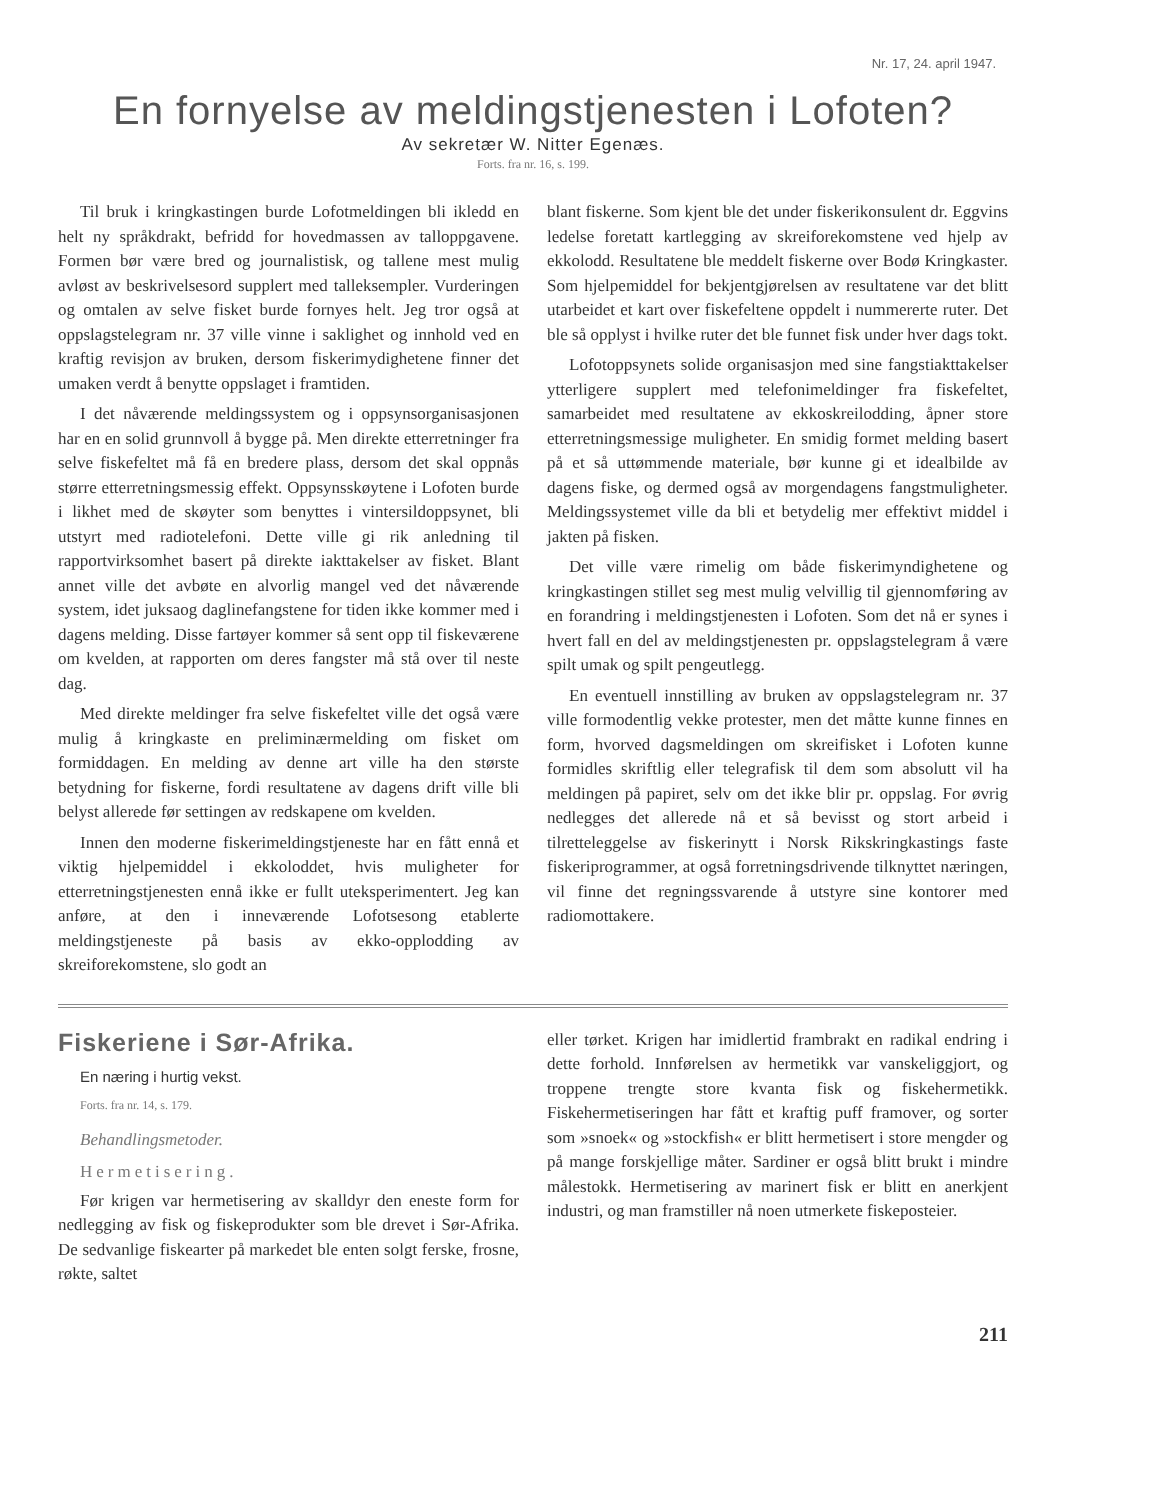Nr. 17, 24. april 1947.
En fornyelse av meldingstjenesten i Lofoten?
Av sekretær W. Nitter Egenæs.
Forts. fra nr. 16, s. 199.
Til bruk i kringkastingen burde Lofotmeldingen bli ikledd en helt ny språkdrakt, befridd for hovedmassen av talloppgavene. Formen bør være bred og journalistisk, og tallene mest mulig avløst av beskrivelsesord supplert med talleksempler. Vurderingen og omtalen av selve fisket burde fornyes helt. Jeg tror også at oppslagstelegram nr. 37 ville vinne i saklighet og innhold ved en kraftig revisjon av bruken, dersom fiskerimydighetene finner det umaken verdt å benytte oppslaget i framtiden.
I det nåværende meldingssystem og i oppsynsorganisasjonen har en en solid grunnvoll å bygge på. Men direkte etterretninger fra selve fiskefeltet må få en bredere plass, dersom det skal oppnås større etterretningsmessig effekt. Oppsynsskøytene i Lofoten burde i likhet med de skøyter som benyttes i vintersildoppsynet, bli utstyrt med radiotelefoni. Dette ville gi rik anledning til rapportvirksomhet basert på direkte iakttakelser av fisket. Blant annet ville det avbøte en alvorlig mangel ved det nåværende system, idet juksaog daglinefangstene for tiden ikke kommer med i dagens melding. Disse fartøyer kommer så sent opp til fiskeværene om kvelden, at rapporten om deres fangster må stå over til neste dag.
Med direkte meldinger fra selve fiskefeltet ville det også være mulig å kringkaste en preliminærmelding om fisket om formiddagen. En melding av denne art ville ha den største betydning for fiskerne, fordi resultatene av dagens drift ville bli belyst allerede før settingen av redskapene om kvelden.
Innen den moderne fiskerimeldingstjeneste har en fått ennå et viktig hjelpemiddel i ekkoloddet, hvis muligheter for etterretningstjenesten ennå ikke er fullt uteksperimentert. Jeg kan anføre, at den i inneværende Lofotsesong etablerte meldingstjeneste på basis av ekko-opplodding av skreiforekomstene, slo godt an
blant fiskerne. Som kjent ble det under fiskerikonsulent dr. Eggvins ledelse foretatt kartlegging av skreiforekomstene ved hjelp av ekkolodd. Resultatene ble meddelt fiskerne over Bodø Kringkaster. Som hjelpemiddel for bekjentgjørelsen av resultatene var det blitt utarbeidet et kart over fiskefeltene oppdelt i nummererte ruter. Det ble så opplyst i hvilke ruter det ble funnet fisk under hver dags tokt.
Lofotoppsynets solide organisasjon med sine fangstiakttakelser ytterligere supplert med telefonimeldinger fra fiskefeltet, samarbeidet med resultatene av ekkoskreilodding, åpner store etterretningsmessige muligheter. En smidig formet melding basert på et så uttømmende materiale, bør kunne gi et idealbilde av dagens fiske, og dermed også av morgendagens fangstmuligheter. Meldingssystemet ville da bli et betydelig mer effektivt middel i jakten på fisken.
Det ville være rimelig om både fiskerimyndighetene og kringkastingen stillet seg mest mulig velvillig til gjennomføring av en forandring i meldingstjenesten i Lofoten. Som det nå er synes i hvert fall en del av meldingstjenesten pr. oppslagstelegram å være spilt umak og spilt pengeutlegg.
En eventuell innstilling av bruken av oppslagstelegram nr. 37 ville formodentlig vekke protester, men det måtte kunne finnes en form, hvorved dagsmeldingen om skreifisket i Lofoten kunne formidles skriftlig eller telegrafisk til dem som absolutt vil ha meldingen på papiret, selv om det ikke blir pr. oppslag. For øvrig nedlegges det allerede nå et så bevisst og stort arbeid i tilretteleggelse av fiskerinytt i Norsk Rikskringkastings faste fiskeriprogrammer, at også forretningsdrivende tilknyttet næringen, vil finne det regningssvarende å utstyre sine kontorer med radiomottakere.
Fiskeriene i Sør-Afrika.
En næring i hurtig vekst.
Forts. fra nr. 14, s. 179.
Behandlingsmetoder.
Hermetisering.
Før krigen var hermetisering av skalldyr den eneste form for nedlegging av fisk og fiskeprodukter som ble drevet i Sør-Afrika. De sedvanlige fiskearter på markedet ble enten solgt ferske, frosne, røkte, saltet
eller tørket. Krigen har imidlertid frambrakt en radikal endring i dette forhold. Innførelsen av hermetikk var vanskeliggjort, og troppene trengte store kvanta fisk og fiskehermetikk. Fiskehermetiseringen har fått et kraftig puff framover, og sorter som »snoek« og »stockfish« er blitt hermetisert i store mengder og på mange forskjellige måter. Sardiner er også blitt brukt i mindre målestokk. Hermetisering av marinert fisk er blitt en anerkjent industri, og man framstiller nå noen utmerkete fiskeposteier.
211